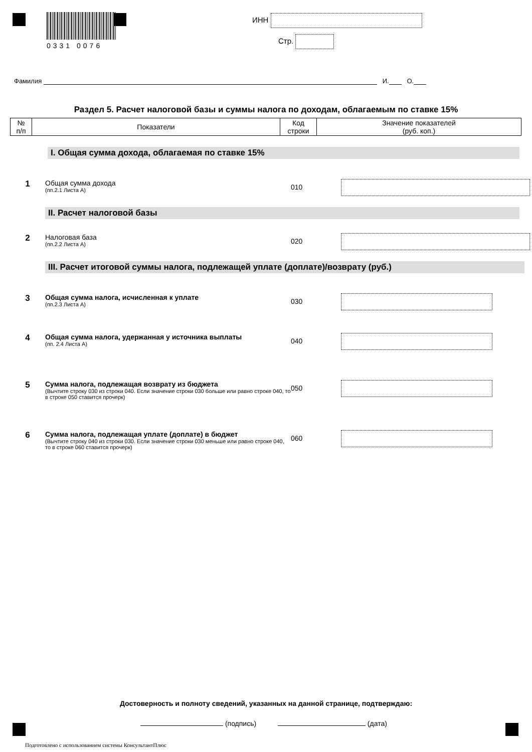0331 0076 ИНН
Стр.
Фамилия И. О.
Раздел 5. Расчет налоговой базы и суммы налога по доходам, облагаемым по ставке 15%
| № п/п | Показатели | Код строки | Значение показателей (руб. коп.) |
| --- | --- | --- | --- |
I. Общая сумма дохода, облагаемая по ставке 15%
1
Общая сумма дохода
(пп.2.1 Листа А)
010
II. Расчет налоговой базы
2
Налоговая база
(пп.2.2 Листа А)
020
III. Расчет итоговой суммы налога, подлежащей уплате (доплате)/возврату (руб.)
3
Общая сумма налога, исчисленная к уплате
(пп.2.3 Листа А)
030
4
Общая сумма налога, удержанная у источника выплаты
(пп. 2.4 Листа А)
040
5
Сумма налога, подлежащая возврату из бюджета
(Вычтите строку 030 из строки 040. Если значение строки 030 больше или равно строке 040, то в строке 050 ставится прочерк)
050
6
Сумма налога, подлежащая уплате (доплате) в бюджет
(Вычтите строку 040 из строки 030. Если значение строки 030 меньше или равно строке 040, то в строке 060 ставится прочерк)
060
Достоверность и полноту сведений, указанных на данной странице, подтверждаю:
(подпись) (дата)
Подготовлено с использованием системы КонсультантПлюс